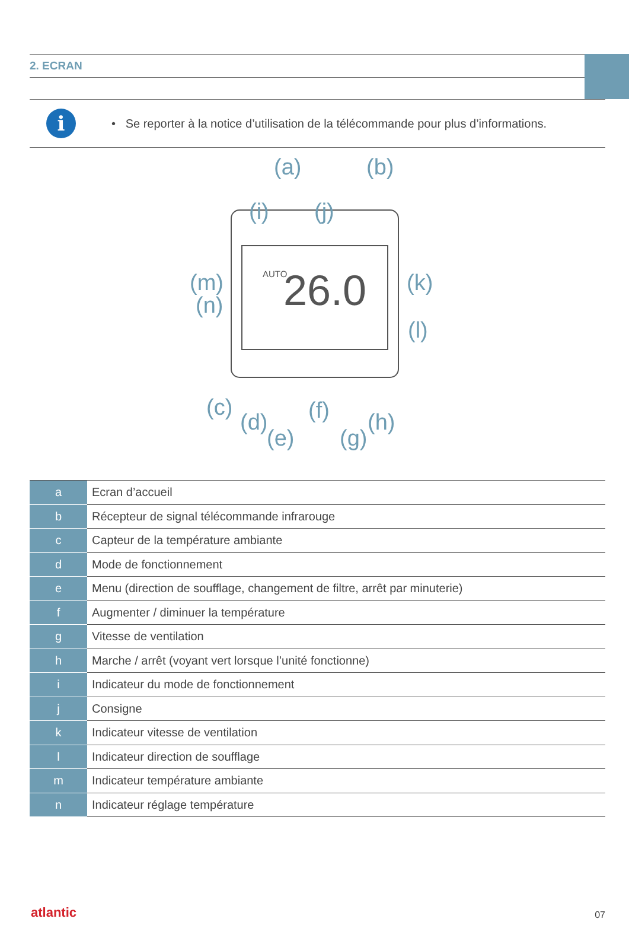2. ECRAN
i
• Se reporter à la notice d’utilisation de la télécommande pour plus d’informations.
26.0
AUTO
(a)
(b)
(i)
(j)
(m)
(n)
(k)
(l)
(c)
(d)
(e)
(f)
(g)
(h)
| a | Ecran d’accueil |
| b | Récepteur de signal télécommande infrarouge |
| c | Capteur de la température ambiante |
| d | Mode de fonctionnement |
| e | Menu (direction de soufflage, changement de filtre, arrêt par minuterie) |
| f | Augmenter / diminuer la température |
| g | Vitesse de ventilation |
| h | Marche / arrêt (voyant vert lorsque l’unité fonctionne) |
| i | Indicateur du mode de fonctionnement |
| j | Consigne |
| k | Indicateur vitesse de ventilation |
| l | Indicateur direction de soufflage |
| m | Indicateur température ambiante |
| n | Indicateur réglage température |
atlantic 07